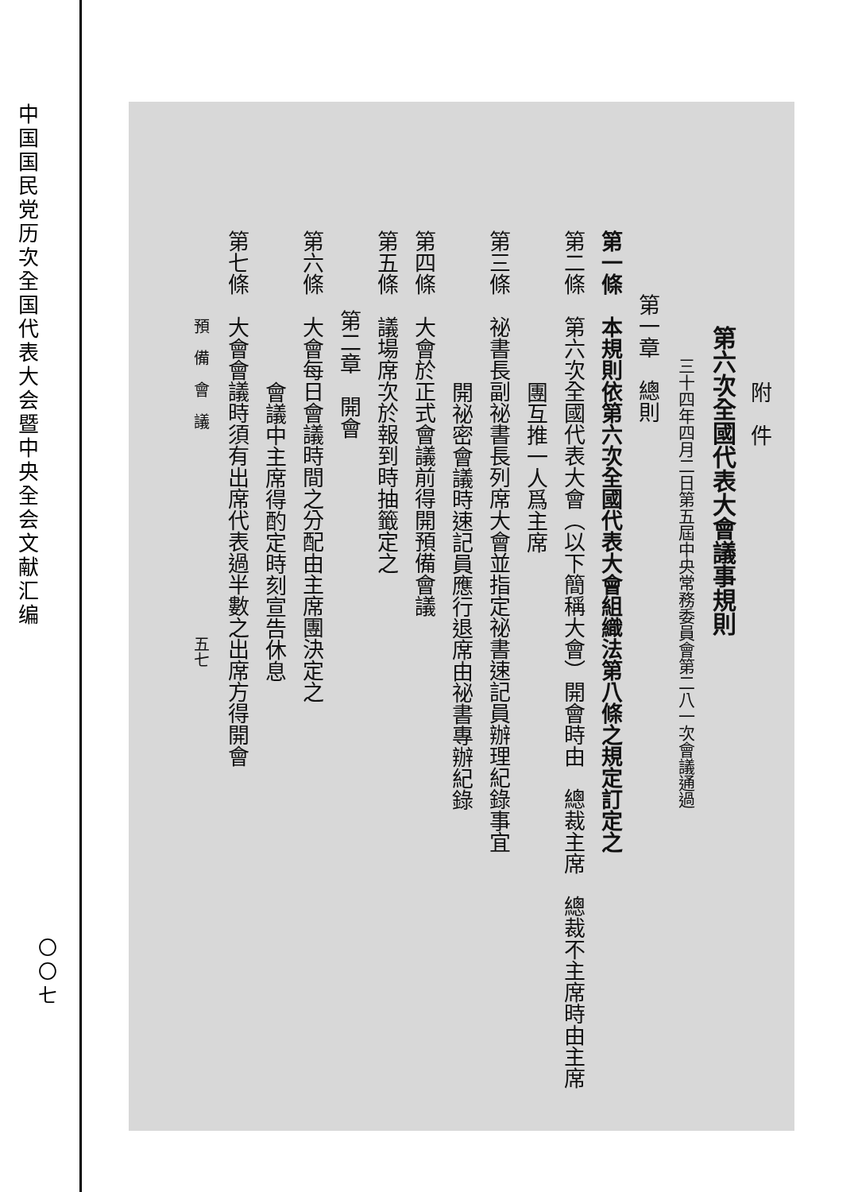中国国民党历次全国代表大会暨中央全会文献汇编
〇〇七
附　件
第六次全國代表大會議事規則
三十四年四月二日第五屆中央常務委員會第二八一次會議通過
第一章　總則
第一條　本規則依第六次全國代表大會組織法第八條之規定訂定之
第二條　第六次全國代表大會（以下簡稱大會）開會時由　總裁主席　總裁不主席時由主席
團互推一人爲主席
第三條　祕書長副祕書長列席大會並指定祕書速記員辦理紀錄事宜
開祕密會議時速記員應行退席由祕書專辦紀錄
第四條　大會於正式會議前得開預備會議
第五條　議場席次於報到時抽籤定之
第二章　開會
第六條　大會每日會議時間之分配由主席團決定之
會議中主席得酌定時刻宣告休息
第七條　大會會議時須有出席代表過半數之出席方得開會
預　備　會　議　　　　　　　　　　　　　五七